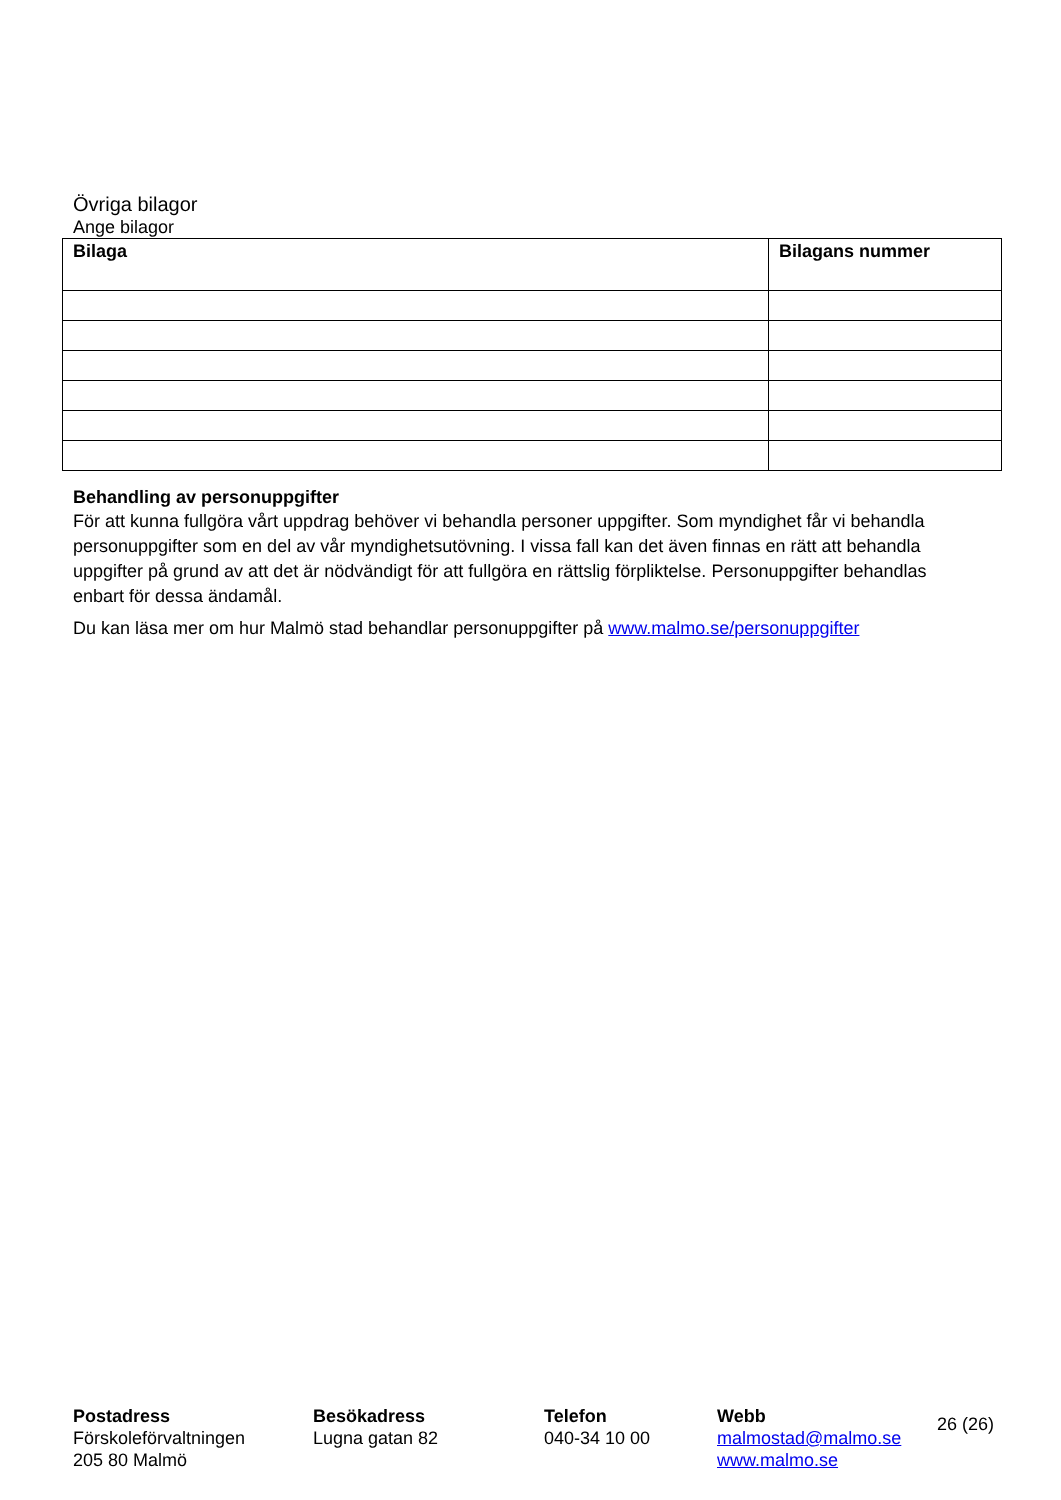Övriga bilagor
Ange bilagor
| Bilaga | Bilagans nummer |
| --- | --- |
Behandling av personuppgifter
För att kunna fullgöra vårt uppdrag behöver vi behandla personer uppgifter. Som myndighet får vi behandla personuppgifter som en del av vår myndighetsutövning. I vissa fall kan det även finnas en rätt att behandla uppgifter på grund av att det är nödvändigt för att fullgöra en rättslig förpliktelse. Personuppgifter behandlas enbart för dessa ändamål.
Du kan läsa mer om hur Malmö stad behandlar personuppgifter på www.malmo.se/personuppgifter
Postadress
Förskoleförvaltningen
205 80 Malmö
Besökadress
Lugna gatan 82
Telefon
040-34 10 00
Webb
malmostad@malmo.se
www.malmo.se
26 (26)